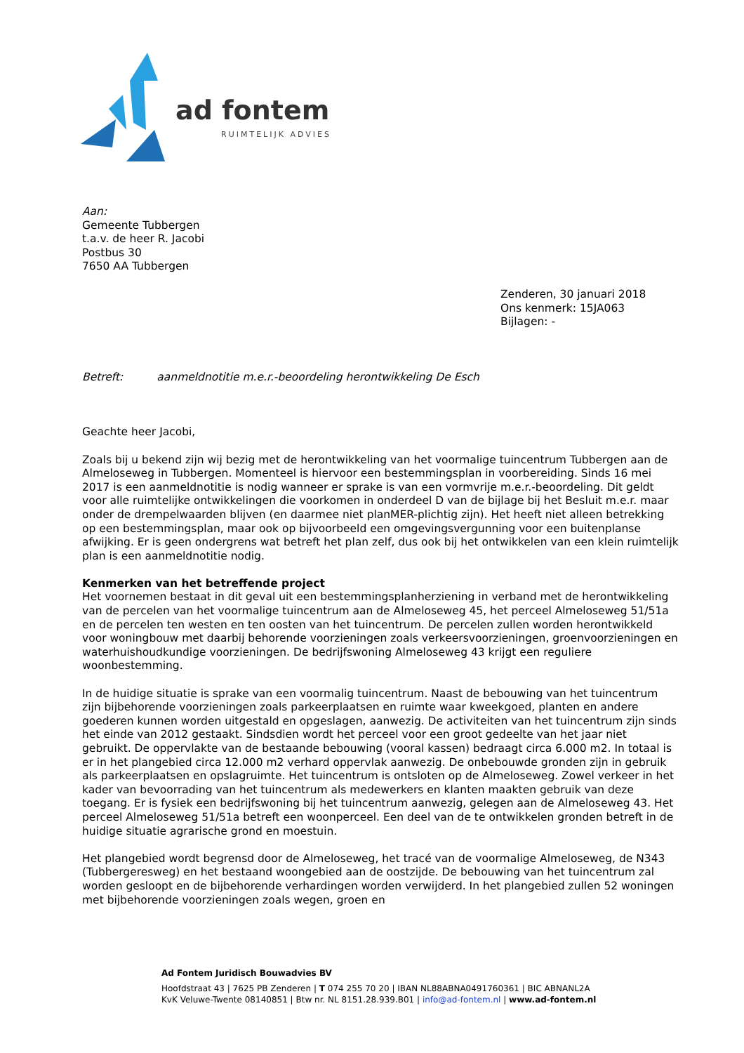ad fontem
RUIMTELIJK ADVIES
Aan:
Gemeente Tubbergen
t.a.v. de heer R. Jacobi
Postbus 30
7650 AA Tubbergen
Zenderen, 30 januari 2018
Ons kenmerk: 15JA063
Bijlagen: -
Betreft: aanmeldnotitie m.e.r.-beoordeling herontwikkeling De Esch
Geachte heer Jacobi,
Zoals bij u bekend zijn wij bezig met de herontwikkeling van het voormalige tuincentrum Tubbergen aan de Almeloseweg in Tubbergen. Momenteel is hiervoor een bestemmingsplan in voorbereiding. Sinds 16 mei 2017 is een aanmeldnotitie is nodig wanneer er sprake is van een vormvrije m.e.r.-beoordeling. Dit geldt voor alle ruimtelijke ontwikkelingen die voorkomen in onderdeel D van de bijlage bij het Besluit m.e.r. maar onder de drempelwaarden blijven (en daarmee niet planMER-plichtig zijn). Het heeft niet alleen betrekking op een bestemmingsplan, maar ook op bijvoorbeeld een omgevingsvergunning voor een buitenplanse afwijking. Er is geen ondergrens wat betreft het plan zelf, dus ook bij het ontwikkelen van een klein ruimtelijk plan is een aanmeldnotitie nodig.
Kenmerken van het betreffende project
Het voornemen bestaat in dit geval uit een bestemmingsplanherziening in verband met de herontwikkeling van de percelen van het voormalige tuincentrum aan de Almeloseweg 45, het perceel Almeloseweg 51/51a en de percelen ten westen en ten oosten van het tuincentrum. De percelen zullen worden herontwikkeld voor woningbouw met daarbij behorende voorzieningen zoals verkeersvoorzieningen, groenvoorzieningen en waterhuishoudkundige voorzieningen. De bedrijfswoning Almeloseweg 43 krijgt een reguliere woonbestemming.
In de huidige situatie is sprake van een voormalig tuincentrum. Naast de bebouwing van het tuincentrum zijn bijbehorende voorzieningen zoals parkeerplaatsen en ruimte waar kweekgoed, planten en andere goederen kunnen worden uitgestald en opgeslagen, aanwezig. De activiteiten van het tuincentrum zijn sinds het einde van 2012 gestaakt. Sindsdien wordt het perceel voor een groot gedeelte van het jaar niet gebruikt. De oppervlakte van de bestaande bebouwing (vooral kassen) bedraagt circa 6.000 m2. In totaal is er in het plangebied circa 12.000 m2 verhard oppervlak aanwezig. De onbebouwde gronden zijn in gebruik als parkeerplaatsen en opslagruimte. Het tuincentrum is ontsloten op de Almeloseweg. Zowel verkeer in het kader van bevoorrading van het tuincentrum als medewerkers en klanten maakten gebruik van deze toegang. Er is fysiek een bedrijfswoning bij het tuincentrum aanwezig, gelegen aan de Almeloseweg 43. Het perceel Almeloseweg 51/51a betreft een woonperceel. Een deel van de te ontwikkelen gronden betreft in de huidige situatie agrarische grond en moestuin.
Het plangebied wordt begrensd door de Almeloseweg, het tracé van de voormalige Almeloseweg, de N343 (Tubbergeresweg) en het bestaand woongebied aan de oostzijde. De bebouwing van het tuincentrum zal worden gesloopt en de bijbehorende verhardingen worden verwijderd. In het plangebied zullen 52 woningen met bijbehorende voorzieningen zoals wegen, groen en
Ad Fontem Juridisch Bouwadvies BV
Hoofdstraat 43 | 7625 PB Zenderen | T 074 255 70 20 | IBAN NL88ABNA0491760361 | BIC ABNANL2A
KvK Veluwe-Twente 08140851 | Btw nr. NL 8151.28.939.B01 | info@ad-fontem.nl | www.ad-fontem.nl